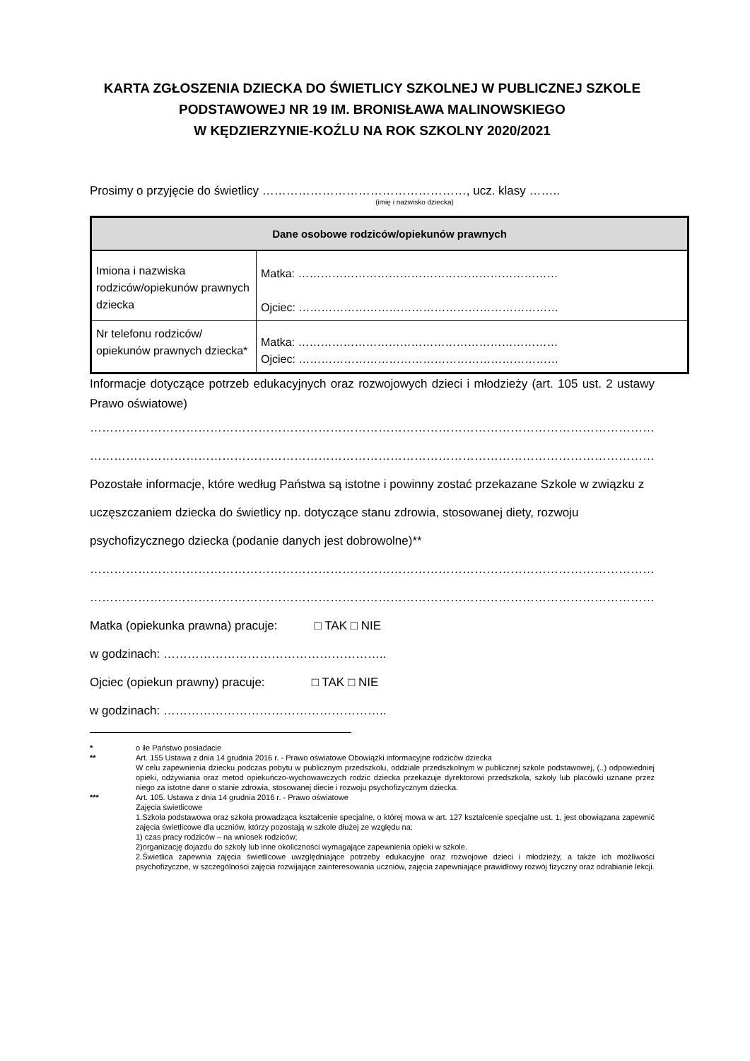KARTA ZGŁOSZENIA DZIECKA DO ŚWIETLICY SZKOLNEJ W PUBLICZNEJ SZKOLE PODSTAWOWEJ NR 19 IM. BRONISŁAWA MALINOWSKIEGO
W KĘDZIERZYNIE-KOŹLU NA ROK SZKOLNY 2020/2021
Prosimy o przyjęcie do świetlicy ……………………………………………, ucz. klasy ……..
(imię i nazwisko dziecka)
| Dane osobowe rodziców/opiekunów prawnych | |
| --- | --- |
| Imiona i nazwiska rodziców/opiekunów prawnych dziecka | Matka: …………………………………………………………… Ojciec: …………………………………………………………… |
| Nr telefonu rodziców/ opiekunów prawnych dziecka* | Matka: …………………………………………………………… Ojciec: …………………………………………………………… |
Informacje dotyczące potrzeb edukacyjnych oraz rozwojowych dzieci i młodzieży (art. 105 ust. 2 ustawy Prawo oświatowe)
……………………………………………………………………………………………………………………………………………
……………………………………………………………………………………………………………………………………………
Pozostałe informacje, które według Państwa są istotne i powinny zostać przekazane Szkole w związku z uczęszczaniem dziecka do świetlicy np. dotyczące stanu zdrowia, stosowanej diety, rozwoju psychofizycznego dziecka (podanie danych jest dobrowolne)**
……………………………………………………………………………………………………………………………………………
……………………………………………………………………………………………………………………………………………
Matka (opiekunka prawna) pracuje: □ TAK □ NIE
w godzinach: ………………………………………………..
Ojciec (opiekun prawny) pracuje: □ TAK □ NIE
w godzinach: ………………………………………………..
* o ile Państwo posiadacie
** Art. 155 Ustawa z dnia 14 grudnia 2016 r. - Prawo oświatowe Obowiązki informacyjne rodziców dziecka
W celu zapewnienia dziecku podczas pobytu w publicznym przedszkolu, oddziale przedszkolnym w publicznej szkole podstawowej, (..) odpowiedniej opieki, odżywiania oraz metod opiekuńczo-wychowawczych rodzic dziecka przekazuje dyrektorowi przedszkola, szkoły lub placówki uznane przez niego za istotne dane o stanie zdrowia, stosowanej diecie i rozwoju psychofizycznym dziecka.
*** Art. 105. Ustawa z dnia 14 grudnia 2016 r. - Prawo oświatowe
Zajęcia świetlicowe
1.Szkoła podstawowa oraz szkoła prowadząca kształcenie specjalne, o której mowa w art. 127 kształcenie specjalne ust. 1, jest obowiązana zapewnić zajęcia świetlicowe dla uczniów, którzy pozostają w szkole dłużej ze względu na:
1) czas pracy rodziców – na wniosek rodziców;
2)organizację dojazdu do szkoły lub inne okoliczności wymagające zapewnienia opieki w szkole.
2.Świetlica zapewnia zajęcia świetlicowe uwzględniające potrzeby edukacyjne oraz rozwojowe dzieci i młodzieży, a także ich możliwości psychofizyczne, w szczególności zajęcia rozwijające zainteresowania uczniów, zajęcia zapewniające prawidłowy rozwój fizyczny oraz odrabianie lekcji.